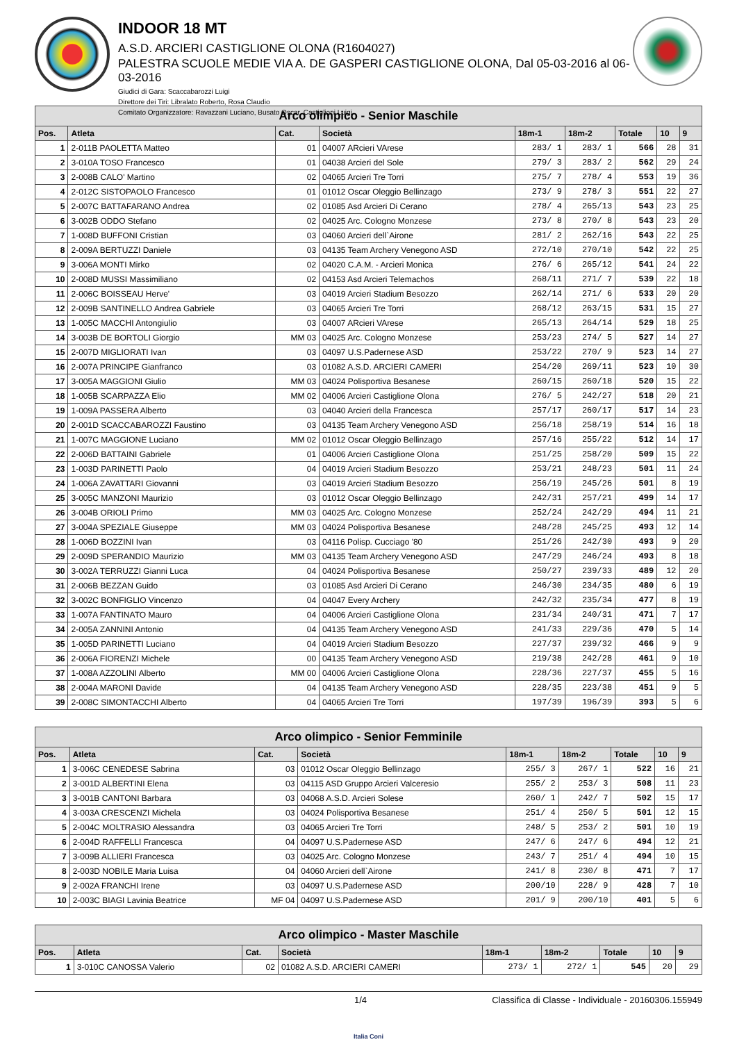INDOOR 18 MT
A.S.D. ARCIERI CASTIGLIONE OLONA (R1604027)
PALESTRA SCUOLE MEDIE VIA A. DE GASPERI CASTIGLIONE OLONA, Dal 05-03-2016 al 06-03-2016
Giudici di Gara: Scaccabarozzi Luigi
Direttore dei Tiri: Libralato Roberto, Rosa Claudio
Comitato Organizzatore: Ravazzani Luciano, Busato Oscar, Castiglioni Luigi
| Arco olimpico - Senior Maschile | | | | | | | | |
| --- | --- | --- | --- | --- | --- | --- | --- | --- |
| Pos. | Atleta | Cat. | Società | 18m-1 | 18m-2 | Totale | 10 | 9 |
| 1 | 2-011B PAOLETTA Matteo | 01 | 04007 ARcieri VArese | 283/ 1 | 283/ 1 | 566 | 28 | 31 |
| 2 | 3-010A TOSO Francesco | 01 | 04038 Arcieri del Sole | 279/ 3 | 283/ 2 | 562 | 29 | 24 |
| 3 | 2-008B CALO' Martino | 02 | 04065 Arcieri Tre Torri | 275/ 7 | 278/ 4 | 553 | 19 | 36 |
| 4 | 2-012C SISTOPAOLO Francesco | 01 | 01012 Oscar Oleggio Bellinzago | 273/ 9 | 278/ 3 | 551 | 22 | 27 |
| 5 | 2-007C BATTAFARANO Andrea | 02 | 01085 Asd Arcieri Di Cerano | 278/ 4 | 265/13 | 543 | 23 | 25 |
| 6 | 3-002B ODDO Stefano | 02 | 04025 Arc. Cologno Monzese | 273/ 8 | 270/ 8 | 543 | 23 | 20 |
| 7 | 1-008D BUFFONI Cristian | 03 | 04060 Arcieri dell`Airone | 281/ 2 | 262/16 | 543 | 22 | 25 |
| 8 | 2-009A BERTUZZI Daniele | 03 | 04135 Team Archery Venegono ASD | 272/10 | 270/10 | 542 | 22 | 25 |
| 9 | 3-006A MONTI Mirko | 02 | 04020 C.A.M. - Arcieri Monica | 276/ 6 | 265/12 | 541 | 24 | 22 |
| 10 | 2-008D MUSSI Massimiliano | 02 | 04153 Asd Arcieri Telemachos | 268/11 | 271/ 7 | 539 | 22 | 18 |
| 11 | 2-006C BOISSEAU Herve' | 03 | 04019 Arcieri Stadium Besozzo | 262/14 | 271/ 6 | 533 | 20 | 20 |
| 12 | 2-009B SANTINELLO Andrea Gabriele | 03 | 04065 Arcieri Tre Torri | 268/12 | 263/15 | 531 | 15 | 27 |
| 13 | 1-005C MACCHI Antongiulio | 03 | 04007 ARcieri VArese | 265/13 | 264/14 | 529 | 18 | 25 |
| 14 | 3-003B DE BORTOLI Giorgio | MM 03 | 04025 Arc. Cologno Monzese | 253/23 | 274/ 5 | 527 | 14 | 27 |
| 15 | 2-007D MIGLIORATI Ivan | 03 | 04097 U.S.Padernese ASD | 253/22 | 270/ 9 | 523 | 14 | 27 |
| 16 | 2-007A PRINCIPE Gianfranco | 03 | 01082 A.S.D. ARCIERI CAMERI | 254/20 | 269/11 | 523 | 10 | 30 |
| 17 | 3-005A MAGGIONI Giulio | MM 03 | 04024 Polisportiva Besanese | 260/15 | 260/18 | 520 | 15 | 22 |
| 18 | 1-005B SCARPAZZA Elio | MM 02 | 04006 Arcieri Castiglione Olona | 276/ 5 | 242/27 | 518 | 20 | 21 |
| 19 | 1-009A PASSERA Alberto | 03 | 04040 Arcieri della Francesca | 257/17 | 260/17 | 517 | 14 | 23 |
| 20 | 2-001D SCACCABAROZZI Faustino | 03 | 04135 Team Archery Venegono ASD | 256/18 | 258/19 | 514 | 16 | 18 |
| 21 | 1-007C MAGGIONE Luciano | MM 02 | 01012 Oscar Oleggio Bellinzago | 257/16 | 255/22 | 512 | 14 | 17 |
| 22 | 2-006D BATTAINI Gabriele | 01 | 04006 Arcieri Castiglione Olona | 251/25 | 258/20 | 509 | 15 | 22 |
| 23 | 1-003D PARINETTI Paolo | 04 | 04019 Arcieri Stadium Besozzo | 253/21 | 248/23 | 501 | 11 | 24 |
| 24 | 1-006A ZAVATTARI Giovanni | 03 | 04019 Arcieri Stadium Besozzo | 256/19 | 245/26 | 501 | 8 | 19 |
| 25 | 3-005C MANZONI Maurizio | 03 | 01012 Oscar Oleggio Bellinzago | 242/31 | 257/21 | 499 | 14 | 17 |
| 26 | 3-004B ORIOLI Primo | MM 03 | 04025 Arc. Cologno Monzese | 252/24 | 242/29 | 494 | 11 | 21 |
| 27 | 3-004A SPEZIALE Giuseppe | MM 03 | 04024 Polisportiva Besanese | 248/28 | 245/25 | 493 | 12 | 14 |
| 28 | 1-006D BOZZINI Ivan | 03 | 04116 Polisp. Cucciago '80 | 251/26 | 242/30 | 493 | 9 | 20 |
| 29 | 2-009D SPERANDIO Maurizio | MM 03 | 04135 Team Archery Venegono ASD | 247/29 | 246/24 | 493 | 8 | 18 |
| 30 | 3-002A TERRUZZI Gianni Luca | 04 | 04024 Polisportiva Besanese | 250/27 | 239/33 | 489 | 12 | 20 |
| 31 | 2-006B BEZZAN Guido | 03 | 01085 Asd Arcieri Di Cerano | 246/30 | 234/35 | 480 | 6 | 19 |
| 32 | 3-002C BONFIGLIO Vincenzo | 04 | 04047 Every Archery | 242/32 | 235/34 | 477 | 8 | 19 |
| 33 | 1-007A FANTINATO Mauro | 04 | 04006 Arcieri Castiglione Olona | 231/34 | 240/31 | 471 | 7 | 17 |
| 34 | 2-005A ZANNINI Antonio | 04 | 04135 Team Archery Venegono ASD | 241/33 | 229/36 | 470 | 5 | 14 |
| 35 | 1-005D PARINETTI Luciano | 04 | 04019 Arcieri Stadium Besozzo | 227/37 | 239/32 | 466 | 9 | 9 |
| 36 | 2-006A FIORENZI Michele | 00 | 04135 Team Archery Venegono ASD | 219/38 | 242/28 | 461 | 9 | 10 |
| 37 | 1-008A AZZOLINI Alberto | MM 00 | 04006 Arcieri Castiglione Olona | 228/36 | 227/37 | 455 | 5 | 16 |
| 38 | 2-004A MARONI Davide | 04 | 04135 Team Archery Venegono ASD | 228/35 | 223/38 | 451 | 9 | 5 |
| 39 | 2-008C SIMONTACCHI Alberto | 04 | 04065 Arcieri Tre Torri | 197/39 | 196/39 | 393 | 5 | 6 |
| Arco olimpico - Senior Femminile | | | | | | | | |
| --- | --- | --- | --- | --- | --- | --- | --- | --- |
| Pos. | Atleta | Cat. | Società | 18m-1 | 18m-2 | Totale | 10 | 9 |
| 1 | 3-006C CENEDESE Sabrina | 03 | 01012 Oscar Oleggio Bellinzago | 255/ 3 | 267/ 1 | 522 | 16 | 21 |
| 2 | 3-001D ALBERTINI Elena | 03 | 04115 ASD Gruppo Arcieri Valceresio | 255/ 2 | 253/ 3 | 508 | 11 | 23 |
| 3 | 3-001B CANTONI Barbara | 03 | 04068 A.S.D. Arcieri Solese | 260/ 1 | 242/ 7 | 502 | 15 | 17 |
| 4 | 3-003A CRESCENZI Michela | 03 | 04024 Polisportiva Besanese | 251/ 4 | 250/ 5 | 501 | 12 | 15 |
| 5 | 2-004C MOLTRASIO Alessandra | 03 | 04065 Arcieri Tre Torri | 248/ 5 | 253/ 2 | 501 | 10 | 19 |
| 6 | 2-004D RAFFELLI Francesca | 04 | 04097 U.S.Padernese ASD | 247/ 6 | 247/ 6 | 494 | 12 | 21 |
| 7 | 3-009B ALLIERI Francesca | 03 | 04025 Arc. Cologno Monzese | 243/ 7 | 251/ 4 | 494 | 10 | 15 |
| 8 | 2-003D NOBILE Maria Luisa | 04 | 04060 Arcieri dell`Airone | 241/ 8 | 230/ 8 | 471 | 7 | 17 |
| 9 | 2-002A FRANCHI Irene | 03 | 04097 U.S.Padernese ASD | 200/10 | 228/ 9 | 428 | 7 | 10 |
| 10 | 2-003C BIAGI Lavinia Beatrice | MF 04 | 04097 U.S.Padernese ASD | 201/ 9 | 200/10 | 401 | 5 | 6 |
| Arco olimpico - Master Maschile | | | | | | | | |
| --- | --- | --- | --- | --- | --- | --- | --- | --- |
| Pos. | Atleta | Cat. | Società | 18m-1 | 18m-2 | Totale | 10 | 9 |
| 1 | 3-010C CANOSSA Valerio | 02 | 01082 A.S.D. ARCIERI CAMERI | 273/ 1 | 272/ 1 | 545 | 20 | 29 |
1/4 Classifica di Classe - Individuale - 20160306.155949
Italia Coni